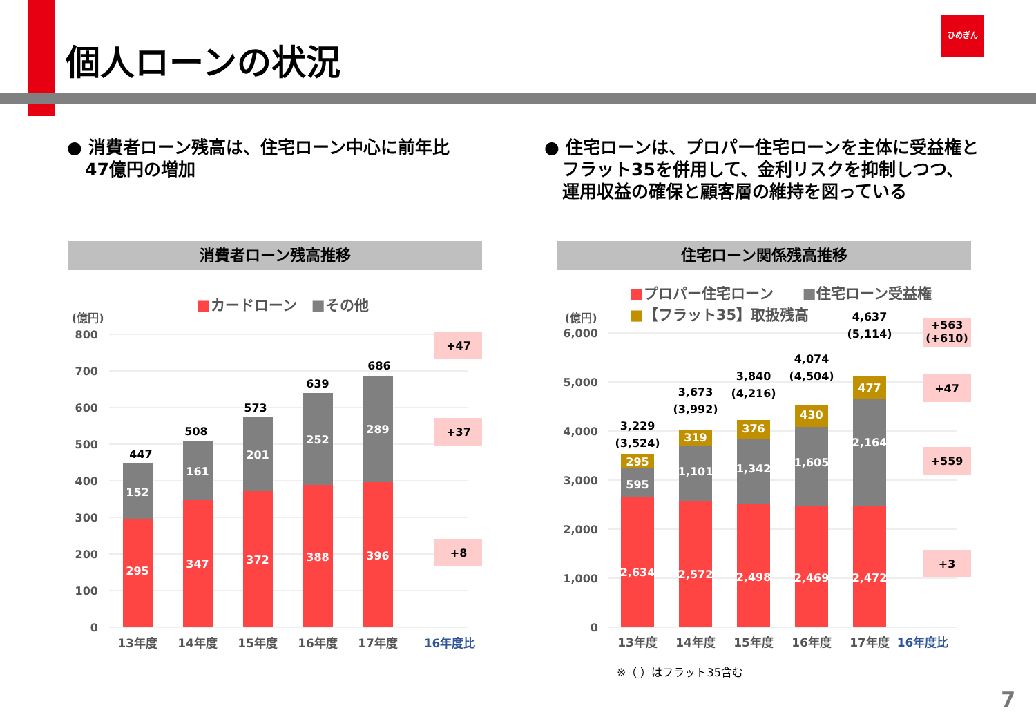個人ローンの状況
ひめぎん
● 消費者ローン残高は、住宅ローン中心に前年比
47億円の増加
● 住宅ローンは、プロパー住宅ローンを主体に受益権と
フラット35を併用して、金利リスクを抑制しつつ、
運用収益の確保と顧客層の維持を図っている
消費者ローン残高推移 住宅ローン関係残高推移
■カードローン　■その他
■プロパー住宅ローン　　■住宅ローン受益権
■【フラット35】取扱残高
(億円)
800
700
600
500
400
300
200
100
0
295
152
347
161
372
201
388
252
396
289
447
508
573
639
686
+47
+37
+8
13年度
14年度
15年度
16年度
17年度
16年度比
(億円)
6,000
5,000
4,000
3,000
2,000
1,000
0
2,634
595
295
2,572
1,101
319
2,498
1,342
376
2,469
1,605
430
2,472
2,164
477
3,229
(3,524)
3,673
(3,992)
3,840
(4,216)
4,074
(4,504)
4,637
(5,114)
+563
(+610)
+47
+559
+3
13年度
14年度
15年度
16年度
17年度
16年度比
※（ ）はフラット35含む
7